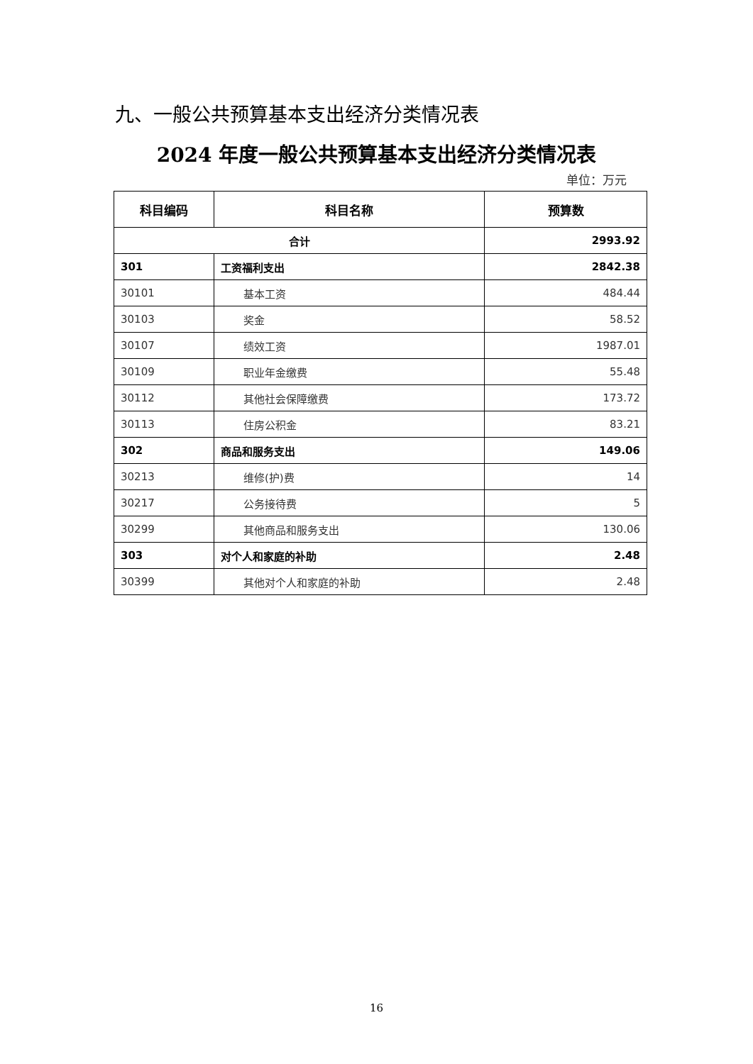九、一般公共预算基本支出经济分类情况表
2024 年度一般公共预算基本支出经济分类情况表
单位：万元
| 科目编码 | 科目名称 | 预算数 |
| --- | --- | --- |
| 合计 | | 2993.92 |
| 301 | 工资福利支出 | 2842.38 |
| 30101 | 基本工资 | 484.44 |
| 30103 | 奖金 | 58.52 |
| 30107 | 绩效工资 | 1987.01 |
| 30109 | 职业年金缴费 | 55.48 |
| 30112 | 其他社会保障缴费 | 173.72 |
| 30113 | 住房公积金 | 83.21 |
| 302 | 商品和服务支出 | 149.06 |
| 30213 | 维修(护)费 | 14 |
| 30217 | 公务接待费 | 5 |
| 30299 | 其他商品和服务支出 | 130.06 |
| 303 | 对个人和家庭的补助 | 2.48 |
| 30399 | 其他对个人和家庭的补助 | 2.48 |
16